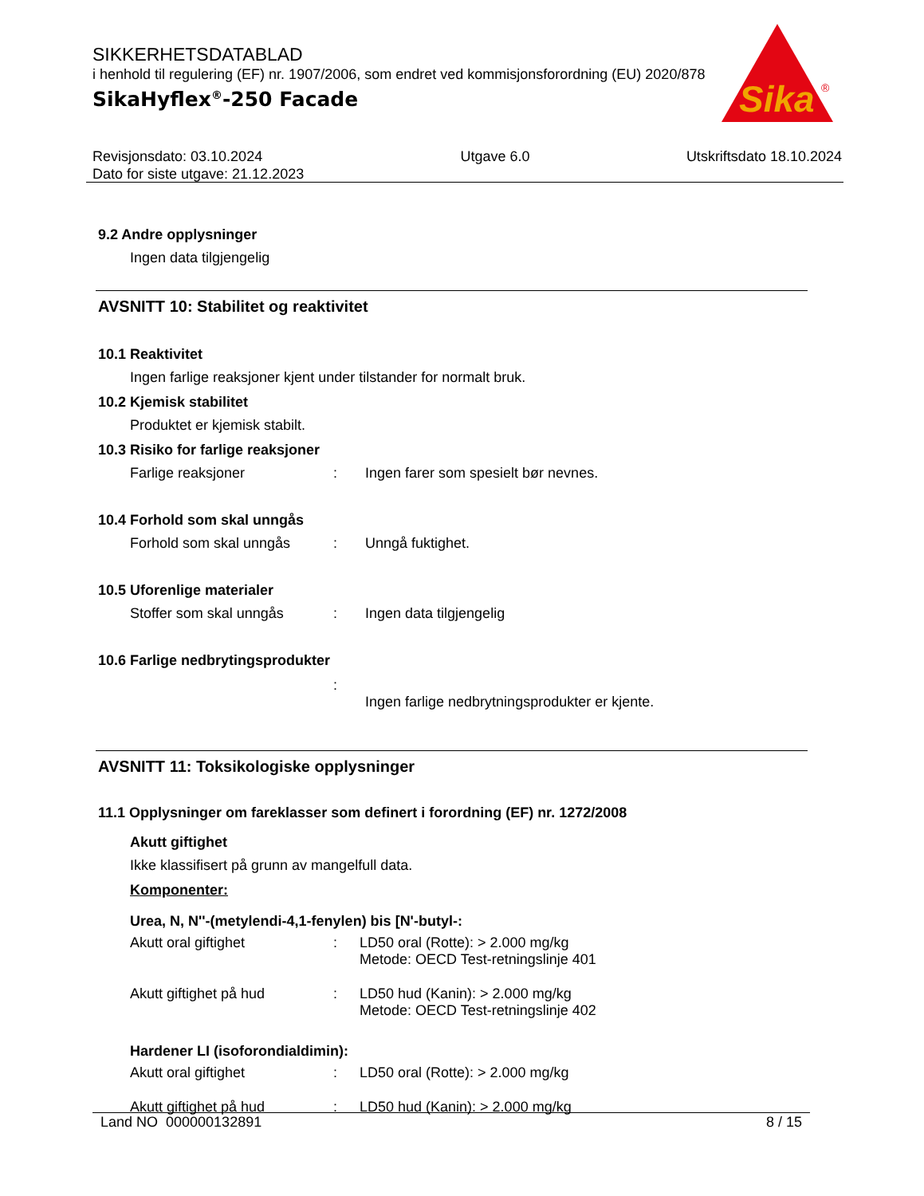SIKKERHETSDATABLAD
i henhold til regulering (EF) nr. 1907/2006, som endret ved kommisjonsforordning (EU) 2020/878
SikaHyflex<sup>®</sup>-250 Facade
Sika
®
Revisjonsdato: 03.10.2024
Dato for siste utgave: 21.12.2023
Utgave 6.0 Utskriftsdato 18.10.2024
9.2 Andre opplysninger
Ingen data tilgjengelig
AVSNITT 10: Stabilitet og reaktivitet
10.1 Reaktivitet
Ingen farlige reaksjoner kjent under tilstander for normalt bruk.
10.2 Kjemisk stabilitet
Produktet er kjemisk stabilt.
10.3 Risiko for farlige reaksjoner
Farlige reaksjoner: Ingen farer som spesielt bør nevnes.
10.4 Forhold som skal unngås
Forhold som skal unngås: Unngå fuktighet.
10.5 Uforenlige materialer
Stoffer som skal unngås: Ingen data tilgjengelig
10.6 Farlige nedbrytingsprodukter
:
Ingen farlige nedbrytningsprodukter er kjente.
AVSNITT 11: Toksikologiske opplysninger
11.1 Opplysninger om fareklasser som definert i forordning (EF) nr. 1272/2008
Akutt giftighet
Ikke klassifisert på grunn av mangelfull data.
Komponenter:
Urea, N, N''-(metylendi-4,1-fenylen) bis [N'-butyl-:
Akutt oral giftighet: LD50 oral (Rotte): > 2.000 mg/kg
Metode: OECD Test-retningslinje 401
Akutt giftighet på hud: LD50 hud (Kanin): > 2.000 mg/kg
Metode: OECD Test-retningslinje 402
Hardener LI (isoforondialdimin):
Akutt oral giftighet: LD50 oral (Rotte): > 2.000 mg/kg
Akutt giftighet på hud: LD50 hud (Kanin): > 2.000 mg/kg
Land NO 000000132891 8 / 15